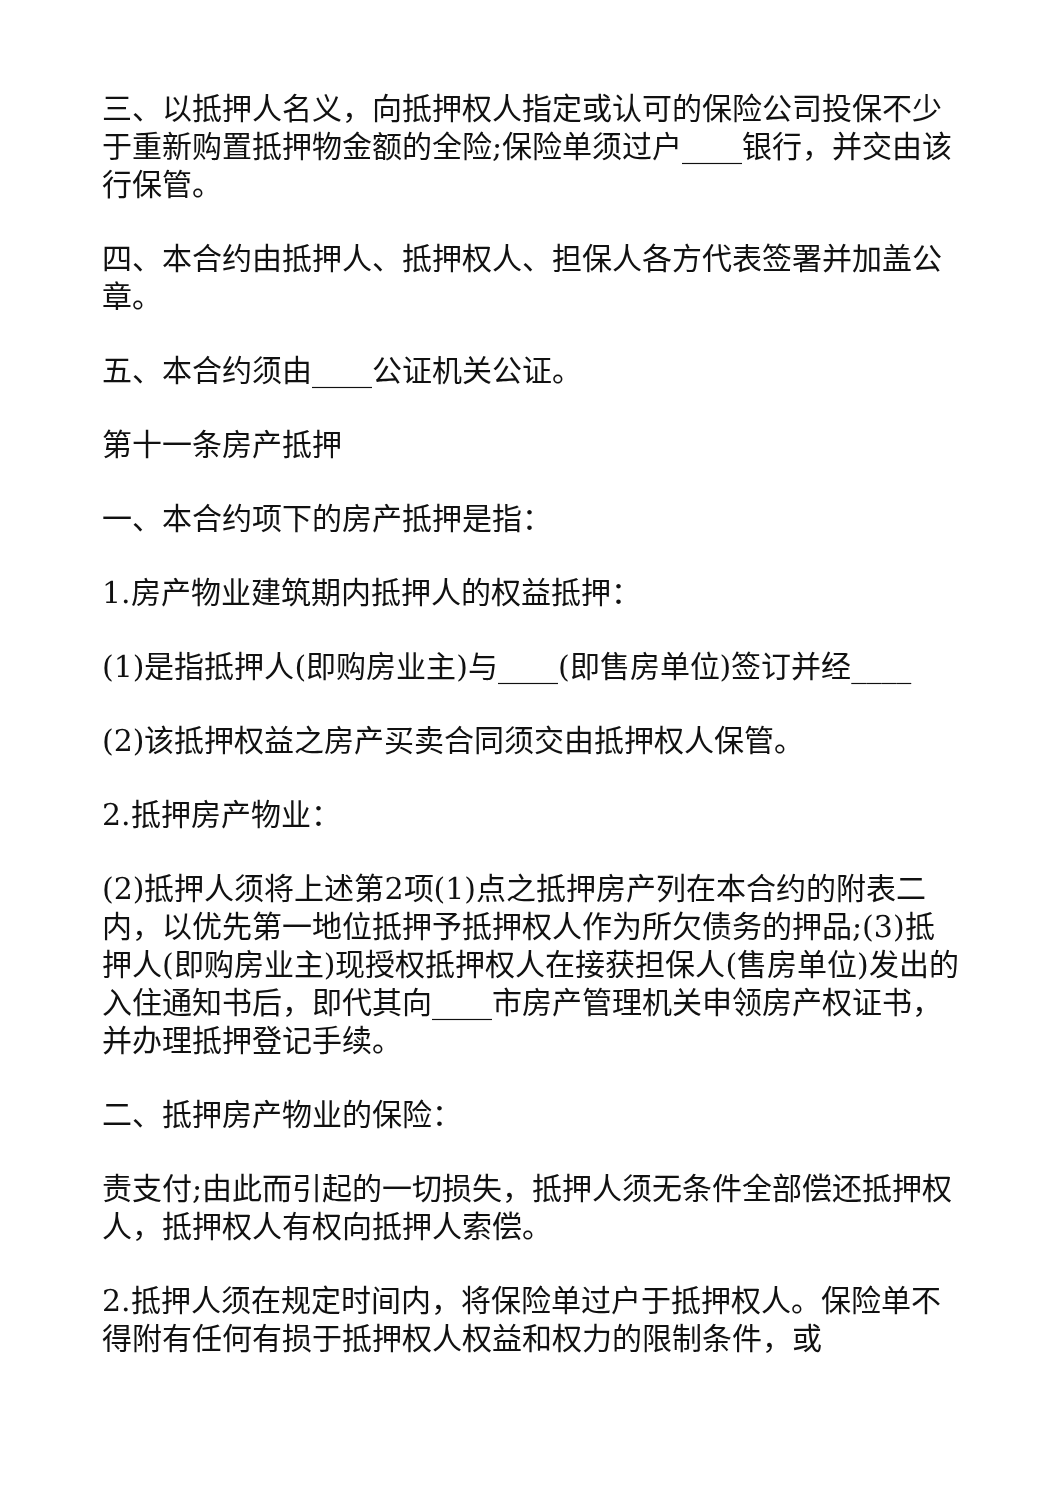三、以抵押人名义，向抵押权人指定或认可的保险公司投保不少于重新购置抵押物金额的全险;保险单须过户____银行，并交由该行保管。
四、本合约由抵押人、抵押权人、担保人各方代表签署并加盖公章。
五、本合约须由____公证机关公证。
第十一条房产抵押
一、本合约项下的房产抵押是指：
1.房产物业建筑期内抵押人的权益抵押：
(1)是指抵押人(即购房业主)与____(即售房单位)签订并经____
(2)该抵押权益之房产买卖合同须交由抵押权人保管。
2.抵押房产物业：
(2)抵押人须将上述第2项(1)点之抵押房产列在本合约的附表二内，以优先第一地位抵押予抵押权人作为所欠债务的押品;(3)抵押人(即购房业主)现授权抵押权人在接获担保人(售房单位)发出的入住通知书后，即代其向____市房产管理机关申领房产权证书，并办理抵押登记手续。
二、抵押房产物业的保险：
责支付;由此而引起的一切损失，抵押人须无条件全部偿还抵押权人，抵押权人有权向抵押人索偿。
2.抵押人须在规定时间内，将保险单过户于抵押权人。保险单不得附有任何有损于抵押权人权益和权力的限制条件，或